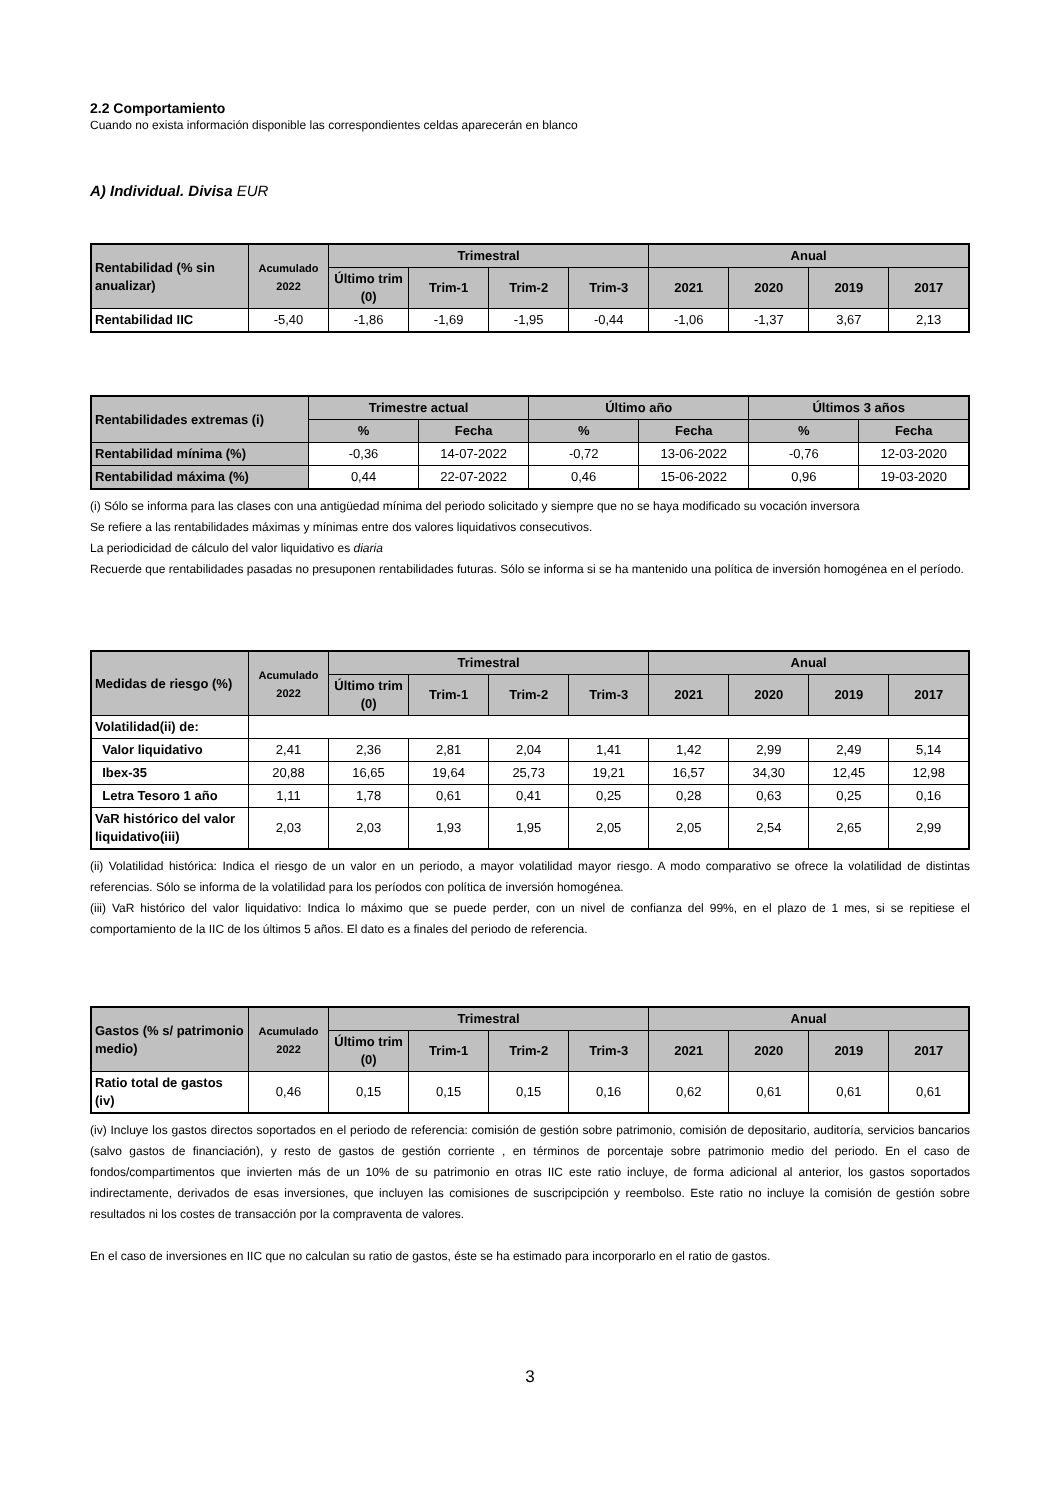2.2 Comportamiento
Cuando no exista información disponible las correspondientes celdas aparecerán en blanco
A) Individual. Divisa EUR
| Rentabilidad (% sin anualizar) | Acumulado 2022 | Trimestral | | | | Anual | | | |
| --- | --- | --- | --- | --- | --- | --- | --- | --- | --- |
| | | Último trim (0) | Trim-1 | Trim-2 | Trim-3 | 2021 | 2020 | 2019 | 2017 |
| Rentabilidad IIC | -5,40 | -1,86 | -1,69 | -1,95 | -0,44 | -1,06 | -1,37 | 3,67 | 2,13 |
| Rentabilidades extremas (i) | Trimestre actual | | Último año | | Últimos 3 años | |
| --- | --- | --- | --- | --- | --- | --- |
| | % | Fecha | % | Fecha | % | Fecha |
| Rentabilidad mínima (%) | -0,36 | 14-07-2022 | -0,72 | 13-06-2022 | -0,76 | 12-03-2020 |
| Rentabilidad máxima (%) | 0,44 | 22-07-2022 | 0,46 | 15-06-2022 | 0,96 | 19-03-2020 |
(i) Sólo se informa para las clases con una antigüedad mínima del periodo solicitado y siempre que no se haya modificado su vocación inversora
Se refiere a las rentabilidades máximas y mínimas entre dos valores liquidativos consecutivos.
La periodicidad de cálculo del valor liquidativo es diaria
Recuerde que rentabilidades pasadas no presuponen rentabilidades futuras. Sólo se informa si se ha mantenido una política de inversión homogénea en el período.
| Medidas de riesgo (%) | Acumulado 2022 | Trimestral | | | | Anual | | | |
| --- | --- | --- | --- | --- | --- | --- | --- | --- | --- |
| | | Último trim (0) | Trim-1 | Trim-2 | Trim-3 | 2021 | 2020 | 2019 | 2017 |
| Volatilidad(ii) de: | | | | | | | | | |
| Valor liquidativo | 2,41 | 2,36 | 2,81 | 2,04 | 1,41 | 1,42 | 2,99 | 2,49 | 5,14 |
| Ibex-35 | 20,88 | 16,65 | 19,64 | 25,73 | 19,21 | 16,57 | 34,30 | 12,45 | 12,98 |
| Letra Tesoro 1 año | 1,11 | 1,78 | 0,61 | 0,41 | 0,25 | 0,28 | 0,63 | 0,25 | 0,16 |
| VaR histórico del valor liquidativo(iii) | 2,03 | 2,03 | 1,93 | 1,95 | 2,05 | 2,05 | 2,54 | 2,65 | 2,99 |
(ii) Volatilidad histórica: Indica el riesgo de un valor en un periodo, a mayor volatilidad mayor riesgo. A modo comparativo se ofrece la volatilidad de distintas referencias. Sólo se informa de la volatilidad para los períodos con política de inversión homogénea.
(iii) VaR histórico del valor liquidativo: Indica lo máximo que se puede perder, con un nivel de confianza del 99%, en el plazo de 1 mes, si se repitiese el comportamiento de la IIC de los últimos 5 años. El dato es a finales del periodo de referencia.
| Gastos (% s/ patrimonio medio) | Acumulado 2022 | Trimestral | | | | Anual | | | |
| --- | --- | --- | --- | --- | --- | --- | --- | --- | --- |
| | | Último trim (0) | Trim-1 | Trim-2 | Trim-3 | 2021 | 2020 | 2019 | 2017 |
| Ratio total de gastos (iv) | 0,46 | 0,15 | 0,15 | 0,15 | 0,16 | 0,62 | 0,61 | 0,61 | 0,61 |
(iv) Incluye los gastos directos soportados en el periodo de referencia: comisión de gestión sobre patrimonio, comisión de depositario, auditoría, servicios bancarios (salvo gastos de financiación), y resto de gastos de gestión corriente , en términos de porcentaje sobre patrimonio medio del periodo. En el caso de fondos/compartimentos que invierten más de un 10% de su patrimonio en otras IIC este ratio incluye, de forma adicional al anterior, los gastos soportados indirectamente, derivados de esas inversiones, que incluyen las comisiones de suscripcipción y reembolso. Este ratio no incluye la comisión de gestión sobre resultados ni los costes de transacción por la compraventa de valores.
En el caso de inversiones en IIC que no calculan su ratio de gastos, éste se ha estimado para incorporarlo en el ratio de gastos.
3